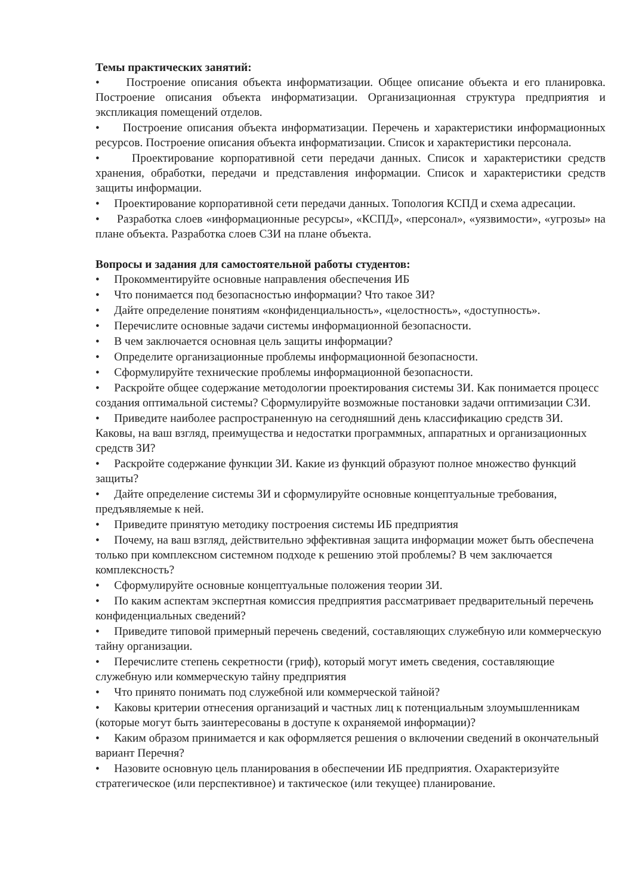Темы практических занятий:
• Построение описания объекта информатизации. Общее описание объекта и его планировка. Построение описания объекта информатизации. Организационная структура предприятия и экспликация помещений отделов.
• Построение описания объекта информатизации. Перечень и характеристики информационных ресурсов. Построение описания объекта информатизации. Список и характеристики персонала.
• Проектирование корпоративной сети передачи данных. Список и характеристики средств хранения, обработки, передачи и представления информации. Список и характеристики средств защиты информации.
• Проектирование корпоративной сети передачи данных. Топология КСПД и схема адресации.
• Разработка слоев «информационные ресурсы», «КСПД», «персонал», «уязвимости», «угрозы» на плане объекта. Разработка слоев СЗИ на плане объекта.
Вопросы и задания для самостоятельной работы студентов:
• Прокомментируйте основные направления обеспечения ИБ
• Что понимается под безопасностью информации? Что такое ЗИ?
• Дайте определение понятиям «конфиденциальность», «целостность», «доступность».
• Перечислите основные задачи системы информационной безопасности.
• В чем заключается основная цель защиты информации?
• Определите организационные проблемы информационной безопасности.
• Сформулируйте технические проблемы информационной безопасности.
• Раскройте общее содержание методологии проектирования системы ЗИ. Как понимается процесс создания оптимальной системы? Сформулируйте возможные постановки задачи оптимизации СЗИ.
• Приведите наиболее распространенную на сегодняшний день классификацию средств ЗИ. Каковы, на ваш взгляд, преимущества и недостатки программных, аппаратных и организационных средств ЗИ?
• Раскройте содержание функции ЗИ. Какие из функций образуют полное множество функций защиты?
• Дайте определение системы ЗИ и сформулируйте основные концептуальные требования, предъявляемые к ней.
• Приведите принятую методику построения системы ИБ предприятия
• Почему, на ваш взгляд, действительно эффективная защита информации может быть обеспечена только при комплексном системном подходе к решению этой проблемы? В чем заключается комплексность?
• Сформулируйте основные концептуальные положения теории ЗИ.
• По каким аспектам экспертная комиссия предприятия рассматривает предварительный перечень конфиденциальных сведений?
• Приведите типовой примерный перечень сведений, составляющих служебную или коммерческую тайну организации.
• Перечислите степень секретности (гриф), который могут иметь сведения, составляющие служебную или коммерческую тайну предприятия
• Что принято понимать под служебной или коммерческой тайной?
• Каковы критерии отнесения организаций и частных лиц к потенциальным злоумышленникам (которые могут быть заинтересованы в доступе к охраняемой информации)?
• Каким образом принимается и как оформляется решения о включении сведений в окончательный вариант Перечня?
• Назовите основную цель планирования в обеспечении ИБ предприятия. Охарактеризуйте стратегическое (или перспективное) и тактическое (или текущее) планирование.